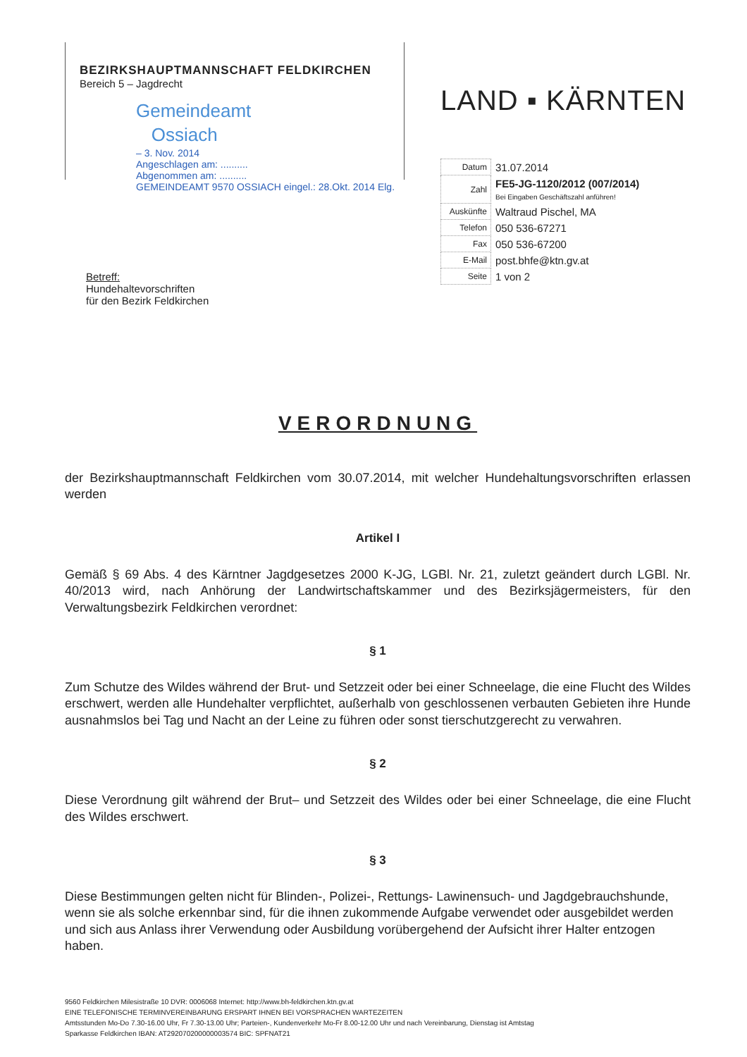BEZIRKSHAUPTMANNSCHAFT FELDKIRCHEN
Bereich 5 – Jagdrecht
Gemeindeamt
Ossiach
– 3. Nov. 2014
Angeschlagen am: ..........
Abgenommen am: ..........
GEMEINDEAMT 9570 OSSIACH eingel.: 28.Okt. 2014 Elg.
LAND ▪ KÄRNTEN
| Datum | 31.07.2014 |
| Zahl | FE5-JG-1120/2012 (007/2014) Bei Eingaben Geschäftszahl anführen! |
| Auskünfte | Waltraud Pischel, MA |
| Telefon | 050 536-67271 |
| Fax | 050 536-67200 |
| E-Mail | post.bhfe@ktn.gv.at |
| Seite | 1 von 2 |
Betreff:
Hundehaltevorschriften
für den Bezirk Feldkirchen
VERORDNUNG
der Bezirkshauptmannschaft Feldkirchen vom 30.07.2014, mit welcher Hundehaltungsvorschriften erlassen werden
Artikel I
Gemäß § 69 Abs. 4 des Kärntner Jagdgesetzes 2000 K-JG, LGBl. Nr. 21, zuletzt geändert durch LGBl. Nr. 40/2013 wird, nach Anhörung der Landwirtschaftskammer und des Bezirksjägermeisters, für den Verwaltungsbezirk Feldkirchen verordnet:
§ 1
Zum Schutze des Wildes während der Brut- und Setzzeit oder bei einer Schneelage, die eine Flucht des Wildes erschwert, werden alle Hundehalter verpflichtet, außerhalb von geschlossenen verbauten Gebieten ihre Hunde ausnahmslos bei Tag und Nacht an der Leine zu führen oder sonst tierschutzgerecht zu verwahren.
§ 2
Diese Verordnung gilt während der Brut– und Setzzeit des Wildes oder bei einer Schneelage, die eine Flucht des Wildes erschwert.
§ 3
Diese Bestimmungen gelten nicht für Blinden-, Polizei-, Rettungs- Lawinensuch- und Jagdgebrauchshunde, wenn sie als solche erkennbar sind, für die ihnen zukommende Aufgabe verwendet oder ausgebildet werden und sich aus Anlass ihrer Verwendung oder Ausbildung vorübergehend der Aufsicht ihrer Halter entzogen haben.
9560 Feldkirchen Milesistraße 10 DVR: 0006068 Internet: http://www.bh-feldkirchen.ktn.gv.at
EINE TELEFONISCHE TERMINVEREINBARUNG ERSPART IHNEN BEI VORSPRACHEN WARTEZEITEN
Amtsstunden Mo-Do 7.30-16.00 Uhr, Fr 7.30-13.00 Uhr; Parteien-, Kundenverkehr Mo-Fr 8.00-12.00 Uhr und nach Vereinbarung, Dienstag ist Amtstag
Sparkasse Feldkirchen IBAN: AT292070200000003574 BIC: SPFNAT21